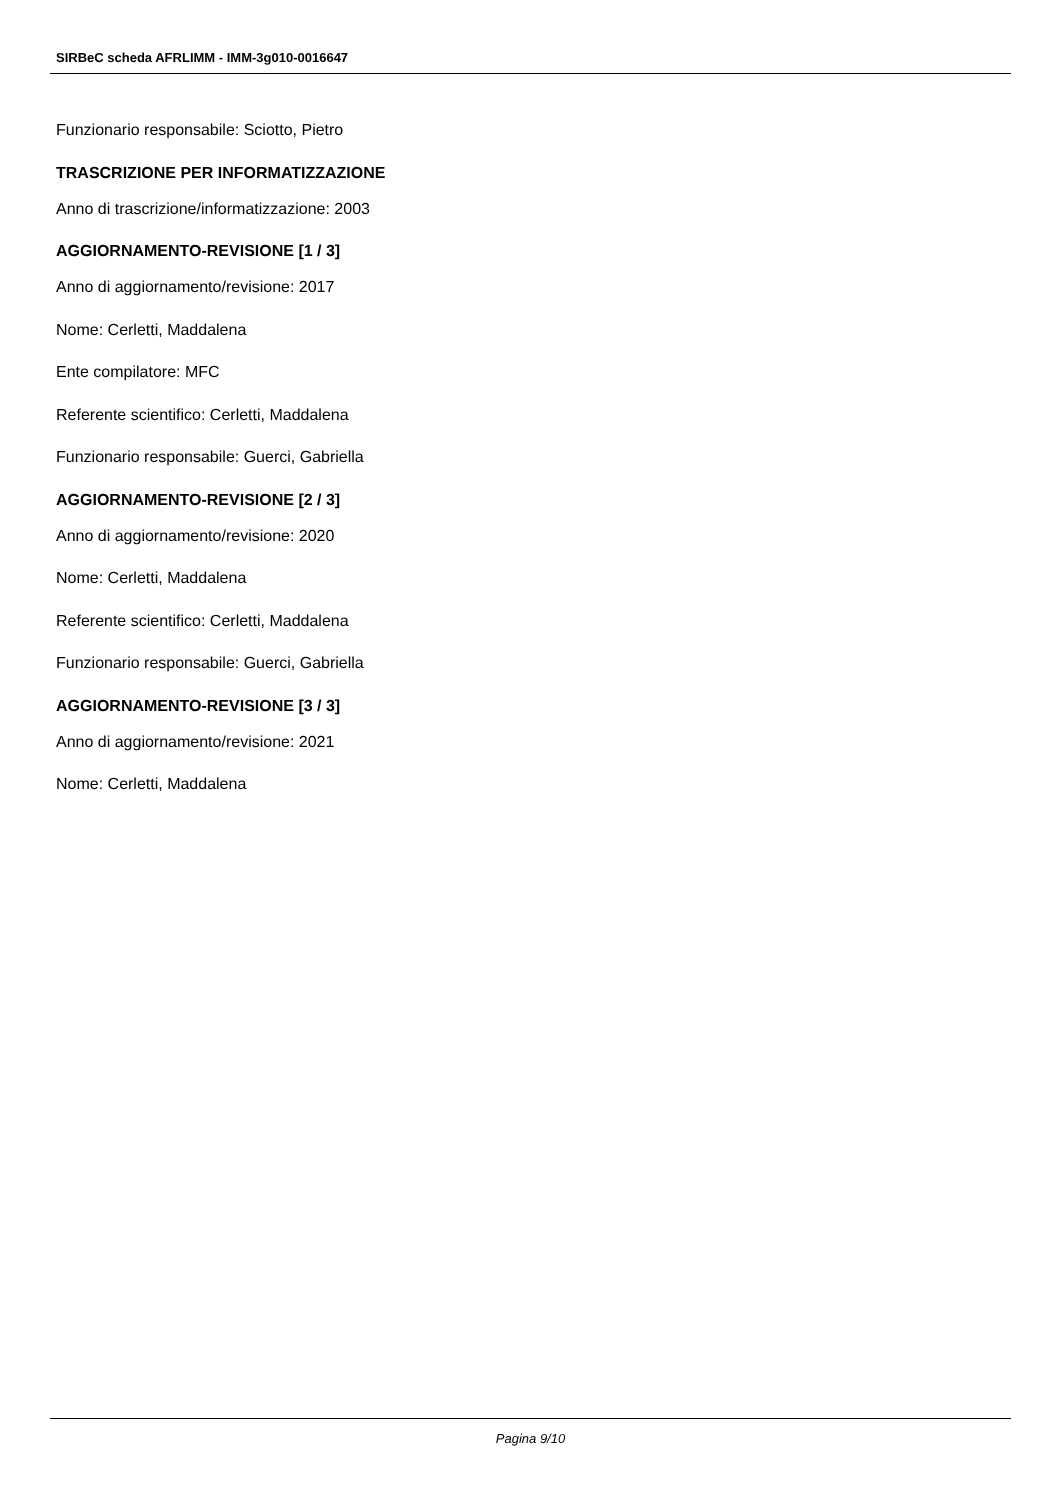SIRBeC scheda AFRLIMM - IMM-3g010-0016647
Funzionario responsabile: Sciotto, Pietro
TRASCRIZIONE PER INFORMATIZZAZIONE
Anno di trascrizione/informatizzazione: 2003
AGGIORNAMENTO-REVISIONE [1 / 3]
Anno di aggiornamento/revisione: 2017
Nome: Cerletti, Maddalena
Ente compilatore: MFC
Referente scientifico: Cerletti, Maddalena
Funzionario responsabile: Guerci, Gabriella
AGGIORNAMENTO-REVISIONE [2 / 3]
Anno di aggiornamento/revisione: 2020
Nome: Cerletti, Maddalena
Referente scientifico: Cerletti, Maddalena
Funzionario responsabile: Guerci, Gabriella
AGGIORNAMENTO-REVISIONE [3 / 3]
Anno di aggiornamento/revisione: 2021
Nome: Cerletti, Maddalena
Pagina 9/10